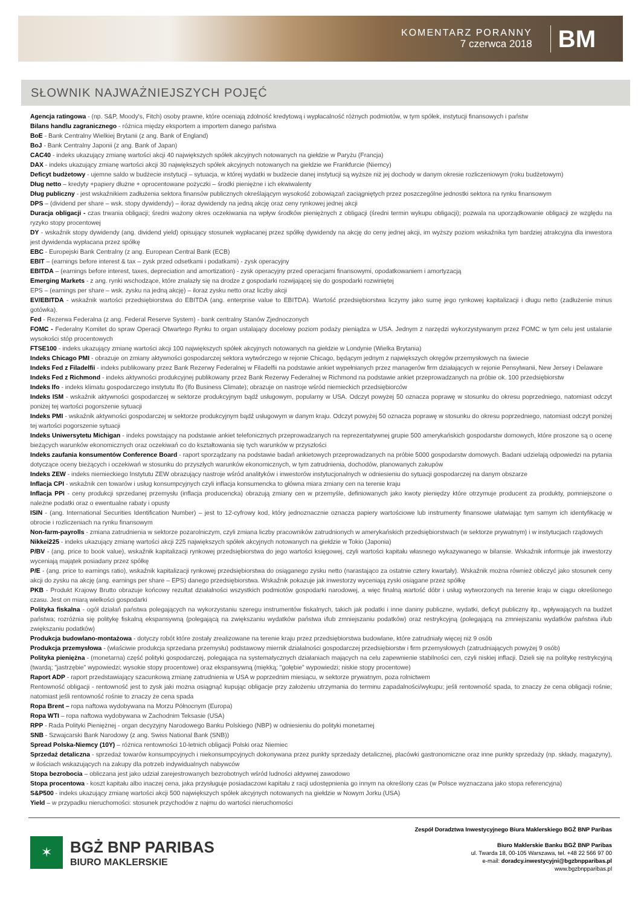KOMENTARZ PORANNY
7 czerwca 2018
BM
SŁOWNIK NAJWAŻNIEJSZYCH POJĘĆ
Agencja ratingowa - (np. S&P, Moody's, Fitch) osoby prawne, które oceniają zdolność kredytową i wypłacalność różnych podmiotów, w tym spółek, instytucji finansowych i państw
Bilans handlu zagranicznego - różnica między eksportem a importem danego państwa
BoE - Bank Centralny Wielkiej Brytanii (z ang. Bank of England)
BoJ - Bank Centralny Japonii (z ang. Bank of Japan)
CAC40 - indeks ukazujący zmianę wartości akcji 40 największych spółek akcyjnych notowanych na giełdzie w Paryżu (Francja)
DAX - indeks ukazujący zmianę wartości akcji 30 największych spółek akcyjnych notowanych na giełdzie we Frankfurcie (Niemcy)
Deficyt budżetowy - ujemne saldo w budżecie instytucji – sytuacja, w której wydatki w budżecie danej instytucji są wyższe niż jej dochody w danym okresie rozliczeniowym (roku budżetowym)
Dług netto – kredyty +papiery dłużne + oprocentowane pożyczki – środki pieniężne i ich ekwiwalenty
Dług publiczny - jest wskaźnikiem zadłużenia sektora finansów publicznych określającym wysokość zobowiązań zaciągniętych przez poszczególne jednostki sektora na rynku finansowym
DPS – (dividend per share – wsk. stopy dywidendy) – iloraz dywidendy na jedną akcję oraz ceny rynkowej jednej akcji
Duracja obligacji - czas trwania obligacji; średni ważony okres oczekiwania na wpływ środków pieniężnych z obligacji (średni termin wykupu obligacji); pozwala na uporządkowanie obligacji ze względu na ryzyko stopy procentowej
DY - wskaźnik stopy dywidendy (ang. dividend yield) opisujący stosunek wypłacanej przez spółkę dywidendy na akcję do ceny jednej akcji, im wyższy poziom wskaźnika tym bardziej atrakcyjna dla inwestora jest dywidenda wypłacana przez spółkę
EBC - Europejski Bank Centralny (z ang. European Central Bank (ECB)
EBIT – (earnings before interest & tax – zysk przed odsetkami i podatkami) - zysk operacyjny
EBITDA – (earnings before interest, taxes, depreciation and amortization) - zysk operacyjny przed operacjami finansowymi, opodatkowaniem i amortyzacją
Emerging Markets - z ang. rynki wschodzące, które znalazły się na drodze z gospodarki rozwijającej się do gospodarki rozwiniętej
EPS – (earnings per share – wsk. zysku na jedną akcję) – iloraz zysku netto oraz liczby akcji
EV/EBITDA - wskaźnik wartości przedsiębiorstwa do EBITDA (ang. enterprise value to EBITDA). Wartość przedsiębiorstwa liczymy jako sumę jego rynkowej kapitalizacji i długu netto (zadłużenie minus gotówka).
Fed - Rezerwa Federalna (z ang. Federal Reserve System) - bank centralny Stanów Zjednoczonych
FOMC - Federalny Komitet do spraw Operacji Otwartego Rynku to organ ustalający docelowy poziom podaży pieniądza w USA. Jednym z narzędzi wykorzystywanym przez FOMC w tym celu jest ustalanie wysokości stóp procentowych
FTSE100 - indeks ukazujący zmianę wartości akcji 100 największych spółek akcyjnych notowanych na giełdzie w Londynie (Wielka Brytania)
Indeks Chicago PMI - obrazuje on zmiany aktywności gospodarczej sektora wytwórczego w rejonie Chicago, będącym jednym z największych okręgów przemysłowych na świecie
Indeks Fed z Filadelfii - indeks publikowany przez Bank Rezerwy Federalnej w Filadelfii na podstawie ankiet wypełnianych przez managerów firm działających w rejonie Pensylwanii, New Jersey i Delaware
Indeks Fed z Richmond - indeks aktywności produkcyjnej publikowany przez Bank Rezerwy Federalnej w Richmond na podstawie ankiet przeprowadzanych na próbie ok. 100 przedsiębiorstw
Indeks Ifo - indeks klimatu gospodarczego instytutu Ifo (Ifo Business Climate); obrazuje on nastroje wśród niemieckich przedsiębiorców
Indeks ISM - wskaźnik aktywności gospodarczej w sektorze produkcyjnym bądź usługowym, popularny w USA. Odczyt powyżej 50 oznacza poprawę w stosunku do okresu poprzedniego, natomiast odczyt poniżej tej wartości pogorszenie sytuacji
Indeks PMI - wskaźnik aktywności gospodarczej w sektorze produkcyjnym bądź usługowym w danym kraju. Odczyt powyżej 50 oznacza poprawę w stosunku do okresu poprzedniego, natomiast odczyt poniżej tej wartości pogorszenie sytuacji
Indeks Uniwersytetu Michigan - indeks powstający na podstawie ankiet telefonicznych przeprowadzanych na reprezentatywnej grupie 500 amerykańskich gospodarstw domowych, które proszone są o ocenę bieżących warunków ekonomicznych oraz oczekiwań co do kształtowania się tych warunków w przyszłości
Indeks zaufania konsumentów Conference Board - raport sporządzany na podstawie badań ankietowych przeprowadzanych na próbie 5000 gospodarstw domowych. Badani udzielają odpowiedzi na pytania dotyczące oceny bieżących i oczekiwań w stosunku do przyszłych warunków ekonomicznych, w tym zatrudnienia, dochodów, planowanych zakupów
Indeks ZEW - indeks niemieckiego Instytutu ZEW obrazujący nastroje wśród analityków i inwestorów instytucjonalnych w odniesieniu do sytuacji gospodarczej na danym obszarze
Inflacja CPI - wskaźnik cen towarów i usług konsumpcyjnych czyli inflacja konsumencka to główna miara zmiany cen na terenie kraju
Inflacja PPI - ceny produkcji sprzedanej przemysłu (inflacja producencka) obrazują zmiany cen w przemyśle, definiowanych jako kwoty pieniędzy które otrzymuje producent za produkty, pomniejszone o należne podatki oraz o ewentualne rabaty i opusty
ISIN - (ang. International Securities Identification Number) – jest to 12-cyfrowy kod, który jednoznacznie oznacza papiery wartościowe lub instrumenty finansowe ułatwiając tym samym ich identyfikację w obrocie i rozliczeniach na rynku finansowym
Non-farm-payrolls - zmiana zatrudnienia w sektorze pozarolniczym, czyli zmiana liczby pracowników zatrudnionych w amerykańskich przedsiębiorstwach (w sektorze prywatnym) i w instytucjach rządowych
Nikkei225 - indeks ukazujący zmianę wartości akcji 225 największych spółek akcyjnych notowanych na giełdzie w Tokio (Japonia)
P/BV - (ang. price to book value), wskaźnik kapitalizacji rynkowej przedsiębiorstwa do jego wartości księgowej, czyli wartości kapitału własnego wykazywanego w bilansie. Wskaźnik informuje jak inwestorzy wyceniają majątek posiadany przez spółkę
P/E - (ang. price to earnings ratio), wskaźnik kapitalizacji rynkowej przedsiębiorstwa do osiąganego zysku netto (narastająco za ostatnie cztery kwartały). Wskaźnik można również obliczyć jako stosunek ceny akcji do zysku na akcję (ang. earnings per share – EPS) danego przedsiębiorstwa. Wskaźnik pokazuje jak inwestorzy wyceniają zyski osiągane przez spółkę
PKB - Produkt Krajowy Brutto obrazuje końcowy rezultat działalności wszystkich podmiotów gospodarki narodowej, a więc finalną wartość dóbr i usług wytworzonych na terenie kraju w ciągu określonego czasu. Jest on miarą wielkości gospodarki
Polityka fiskalna - ogół działań państwa polegających na wykorzystaniu szeregu instrumentów fiskalnych, takich jak podatki i inne daniny publiczne, wydatki, deficyt publiczny itp., wpływających na budżet państwa; rozróżnia się politykę fiskalną ekspansywną (polegającą na zwiększaniu wydatków państwa i/lub zmniejszaniu podatków) oraz restrykcyjną (polegającą na zmniejszaniu wydatków państwa i/lub zwiększaniu podatków)
Produkcja budowlano-montażowa - dotyczy robót które zostały zrealizowane na terenie kraju przez przedsiębiorstwa budowlane, które zatrudniały więcej niż 9 osób
Produkcja przemysłowa - (właściwie produkcja sprzedana przemysłu) podstawowy miernik działalności gospodarczej przedsiębiorstw i firm przemysłowych (zatrudniających powyżej 9 osób)
Polityka pieniężna - (monetarna) część polityki gospodarczej, polegająca na systematycznych działaniach mających na celu zapewnienie stabilności cen, czyli niskiej inflacji. Dzieli się na politykę restrykcyjną (twardą; "jastrzębie" wypowiedzi; wysokie stopy procentowe) oraz ekspansywną (miękką; "gołębie" wypowiedzi; niskie stopy procentowe)
Raport ADP - raport przedstawiający szacunkową zmianę zatrudnienia w USA w poprzednim miesiącu, w sektorze prywatnym, poza rolnictwem
Rentowność obligacji - rentowność jest to zysk jaki można osiągnąć kupując obligacje przy założeniu utrzymania do terminu zapadalności/wykupu; jeśli rentowność spada, to znaczy że cena obligacji rośnie; natomiast jeśli rentowność rośnie to znaczy że cena spada
Ropa Brent – ropa naftowa wydobywana na Morzu Północnym (Europa)
Ropa WTI – ropa naftowa wydobywana w Zachodnim Teksasie (USA)
RPP - Rada Polityki Pieniężnej - organ decyzyjny Narodowego Banku Polskiego (NBP) w odniesieniu do polityki monetarnej
SNB - Szwajcarski Bank Narodowy (z ang. Swiss National Bank (SNB))
Spread Polska-Niemcy (10Y) – różnica rentowności 10-letnich obligacji Polski oraz Niemiec
Sprzedaż detaliczna - sprzedaż towarów konsumpcyjnych i niekonsumpcyjnych dokonywana przez punkty sprzedaży detalicznej, placówki gastronomiczne oraz inne punkty sprzedaży (np. składy, magazyny), w ilościach wskazujących na zakupy dla potrzeb indywidualnych nabywców
Stopa bezrobocia – obliczana jest jako udział zarejestrowanych bezrobotnych wśród ludności aktywnej zawodowo
Stopa procentowa - koszt kapitału albo inaczej cena, jaka przysługuje posiadaczowi kapitału z racji udostępnienia go innym na określony czas (w Polsce wyznaczana jako stopa referencyjna)
S&P500 - indeks ukazujący zmianę wartości akcji 500 największych spółek akcyjnych notowanych na giełdzie w Nowym Jorku (USA)
Yield – w przypadku nieruchomości: stosunek przychodów z najmu do wartości nieruchomości
✶
BGŻ BNP PARIBAS
BIURO MAKLERSKIE
Zespół Doradztwa Inwestycyjnego Biura Maklerskiego BGŻ BNP Paribas
Biuro Maklerskie Banku BGŻ BNP Paribas
ul. Twarda 18, 00-105 Warszawa, tel. +48 22 566 97 00
e-mail: doradcy.inwestycyjni@bgzbnpparibas.pl
www.bgzbnpparibas.pl